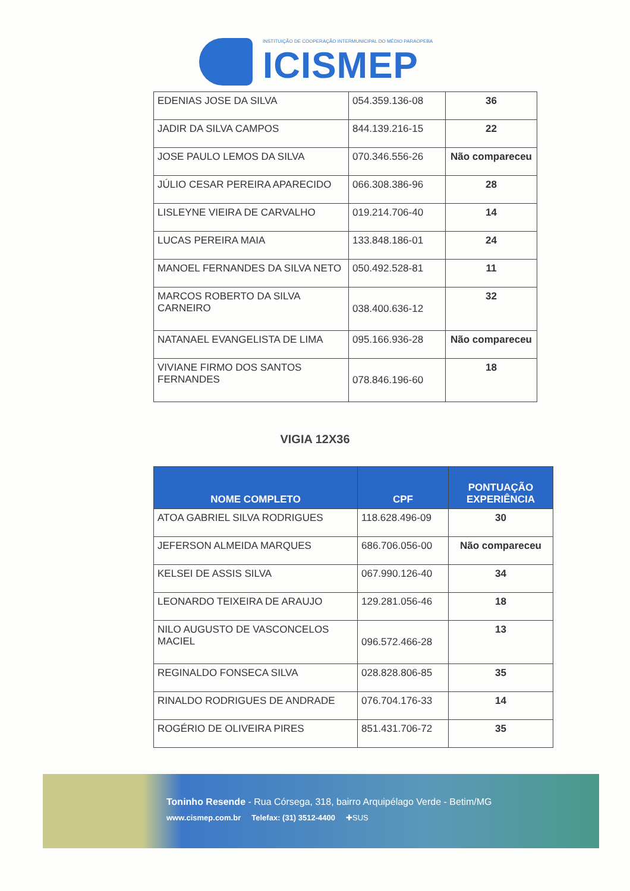INSTITUIÇÃO DE COOPERAÇÃO INTERMUNICIPAL DO MÉDIO PARAOPEBA
ICISMEP
| EDENIAS JOSE DA SILVA | 054.359.136-08 | 36 |
| JADIR DA SILVA CAMPOS | 844.139.216-15 | 22 |
| JOSE PAULO LEMOS DA SILVA | 070.346.556-26 | Não compareceu |
| JÚLIO CESAR PEREIRA APARECIDO | 066.308.386-96 | 28 |
| LISLEYNE VIEIRA DE CARVALHO | 019.214.706-40 | 14 |
| LUCAS PEREIRA MAIA | 133.848.186-01 | 24 |
| MANOEL FERNANDES DA SILVA NETO | 050.492.528-81 | 11 |
| MARCOS ROBERTO DA SILVA CARNEIRO | 038.400.636-12 | 32 |
| NATANAEL EVANGELISTA DE LIMA | 095.166.936-28 | Não compareceu |
| VIVIANE FIRMO DOS SANTOS FERNANDES | 078.846.196-60 | 18 |
VIGIA 12X36
| NOME COMPLETO | CPF | PONTUAÇÃO EXPERIÊNCIA |
| --- | --- | --- |
| ATOA GABRIEL SILVA RODRIGUES | 118.628.496-09 | 30 |
| JEFERSON ALMEIDA MARQUES | 686.706.056-00 | Não compareceu |
| KELSEI DE ASSIS SILVA | 067.990.126-40 | 34 |
| LEONARDO TEIXEIRA DE ARAUJO | 129.281.056-46 | 18 |
| NILO AUGUSTO DE VASCONCELOS MACIEL | 096.572.466-28 | 13 |
| REGINALDO FONSECA SILVA | 028.828.806-85 | 35 |
| RINALDO RODRIGUES DE ANDRADE | 076.704.176-33 | 14 |
| ROGÉRIO DE OLIVEIRA PIRES | 851.431.706-72 | 35 |
Toninho Resende - Rua Córsega, 318, bairro Arquipélago Verde - Betim/MG
www.cismep.com.br Telefax: (31) 3512-4400 ✚SUS